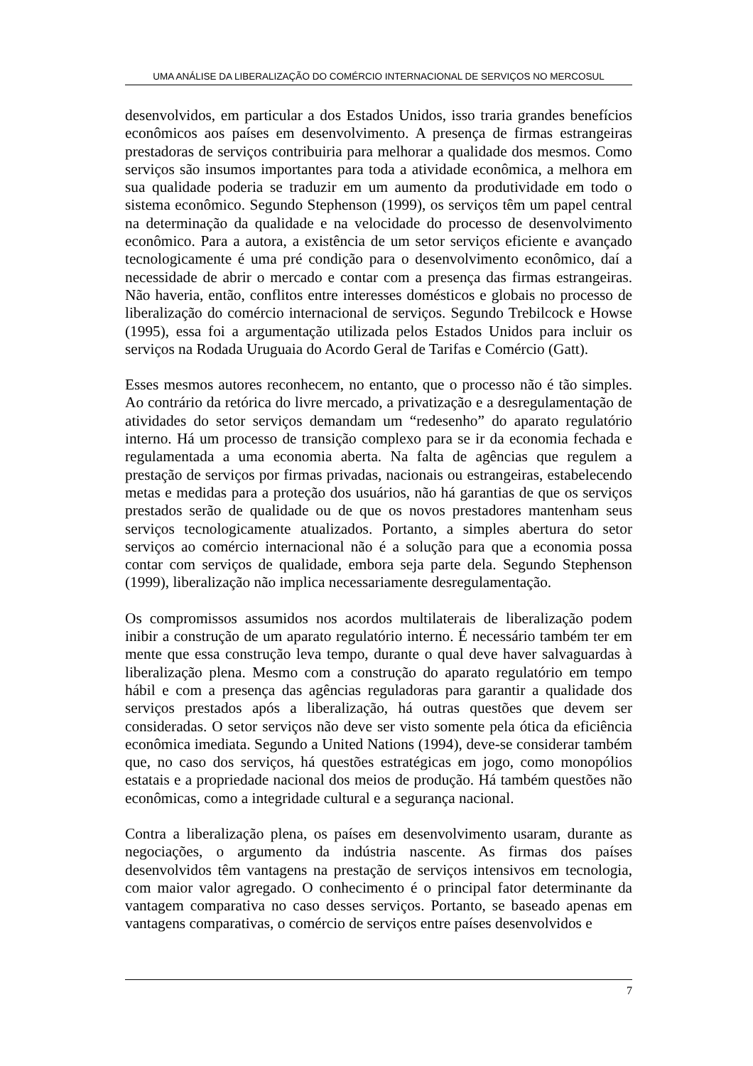UMA ANÁLISE DA LIBERALIZAÇÃO DO COMÉRCIO INTERNACIONAL DE SERVIÇOS NO MERCOSUL
desenvolvidos, em particular a dos Estados Unidos, isso traria grandes benefícios econômicos aos países em desenvolvimento. A presença de firmas estrangeiras prestadoras de serviços contribuiria para melhorar a qualidade dos mesmos. Como serviços são insumos importantes para toda a atividade econômica, a melhora em sua qualidade poderia se traduzir em um aumento da produtividade em todo o sistema econômico. Segundo Stephenson (1999), os serviços têm um papel central na determinação da qualidade e na velocidade do processo de desenvolvimento econômico. Para a autora, a existência de um setor serviços eficiente e avançado tecnologicamente é uma pré condição para o desenvolvimento econômico, daí a necessidade de abrir o mercado e contar com a presença das firmas estrangeiras. Não haveria, então, conflitos entre interesses domésticos e globais no processo de liberalização do comércio internacional de serviços. Segundo Trebilcock e Howse (1995), essa foi a argumentação utilizada pelos Estados Unidos para incluir os serviços na Rodada Uruguaia do Acordo Geral de Tarifas e Comércio (Gatt).
Esses mesmos autores reconhecem, no entanto, que o processo não é tão simples. Ao contrário da retórica do livre mercado, a privatização e a desregulamentação de atividades do setor serviços demandam um “redesenho” do aparato regulatório interno. Há um processo de transição complexo para se ir da economia fechada e regulamentada a uma economia aberta. Na falta de agências que regulem a prestação de serviços por firmas privadas, nacionais ou estrangeiras, estabelecendo metas e medidas para a proteção dos usuários, não há garantias de que os serviços prestados serão de qualidade ou de que os novos prestadores mantenham seus serviços tecnologicamente atualizados. Portanto, a simples abertura do setor serviços ao comércio internacional não é a solução para que a economia possa contar com serviços de qualidade, embora seja parte dela. Segundo Stephenson (1999), liberalização não implica necessariamente desregulamentação.
Os compromissos assumidos nos acordos multilaterais de liberalização podem inibir a construção de um aparato regulatório interno. É necessário também ter em mente que essa construção leva tempo, durante o qual deve haver salvaguardas à liberalização plena. Mesmo com a construção do aparato regulatório em tempo hábil e com a presença das agências reguladoras para garantir a qualidade dos serviços prestados após a liberalização, há outras questões que devem ser consideradas. O setor serviços não deve ser visto somente pela ótica da eficiência econômica imediata. Segundo a United Nations (1994), deve-se considerar também que, no caso dos serviços, há questões estratégicas em jogo, como monopólios estatais e a propriedade nacional dos meios de produção. Há também questões não econômicas, como a integridade cultural e a segurança nacional.
Contra a liberalização plena, os países em desenvolvimento usaram, durante as negociações, o argumento da indústria nascente. As firmas dos países desenvolvidos têm vantagens na prestação de serviços intensivos em tecnologia, com maior valor agregado. O conhecimento é o principal fator determinante da vantagem comparativa no caso desses serviços. Portanto, se baseado apenas em vantagens comparativas, o comércio de serviços entre países desenvolvidos e
7